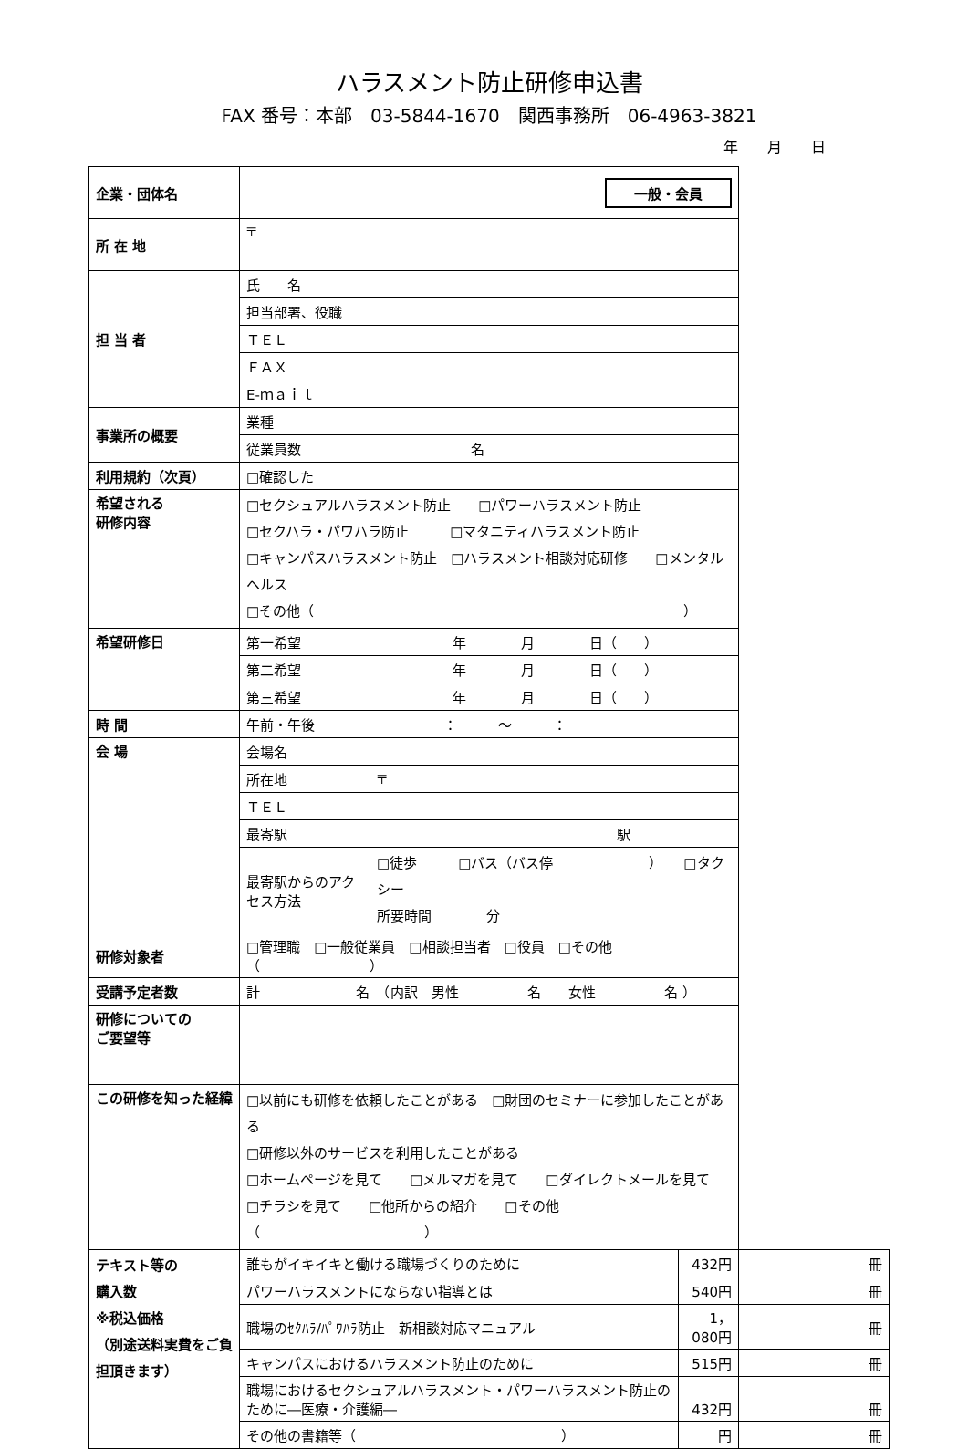ハラスメント防止研修申込書
FAX 番号：本部　03-5844-1670　関西事務所　06-4963-3821
年　　月　　日
| 企業・団体名 | 一般・会員 | | | |
| 所 在 地 | 〒 | | | |
| 担 当 者 | 氏 名 | | | |
| | 担当部署、役職 | | | |
| | ＴＥＬ | | | |
| | ＦＡＸ | | | |
| | E-ｍａｉｌ | | | |
| 事業所の概要 | 業種 | | | |
| | 従業員数 | 名 | | |
| 利用規約（次頁） | □確認した | | | |
| 希望される 研修内容 | □セクシュアルハラスメント防止 □パワーハラスメント防止 □セクハラ・パワハラ防止 □マタニティハラスメント防止 □キャンパスハラスメント防止 □ハラスメント相談対応研修 □メンタルヘルス □その他（ ） | | | |
| 希望研修日 | 第一希望 | 年 月 日（ ） | | |
| | 第二希望 | 年 月 日（ ） | | |
| | 第三希望 | 年 月 日（ ） | | |
| 時 間 | 午前・午後 | ： ～ ： | | |
| 会 場 | 会場名 | | | |
| | 所在地 | 〒 | | |
| | ＴＥＬ | | | |
| | 最寄駅 | 駅 | | |
| | 最寄駅からのアクセス方法 | □徒歩 □バス（バス停 ） □タクシー 所要時間 分 | | |
| 研修対象者 | □管理職 □一般従業員 □相談担当者 □役員 □その他（ ） | | | |
| 受講予定者数 | 計 名 （内訳 男性 名 女性 名 ） | | | |
| 研修についての ご要望等 | | | | |
| この研修を知った経緯 | □以前にも研修を依頼したことがある □財団のセミナーに参加したことがある □研修以外のサービスを利用したことがある □ホームページを見て □メルマガを見て □ダイレクトメールを見て □チラシを見て □他所からの紹介 □その他（ ） | | | |
| テキスト等の 購入数 ※税込価格 （別途送料実費をご負担頂きます） | 誰もがイキイキと働ける職場づくりのために | | 432円 | 冊 |
| | パワーハラスメントにならない指導とは | | 540円 | 冊 |
| | 職場のｾｸﾊﾗ/ﾊﾟﾜﾊﾗ防止 新相談対応マニュアル | | 1，080円 | 冊 |
| | キャンパスにおけるハラスメント防止のために | | 515円 | 冊 |
| | 職場におけるセクシュアルハラスメント・パワーハラスメント防止のために―医療・介護編― | | 432円 | 冊 |
| | その他の書籍等（ ） | | 円 | 冊 |